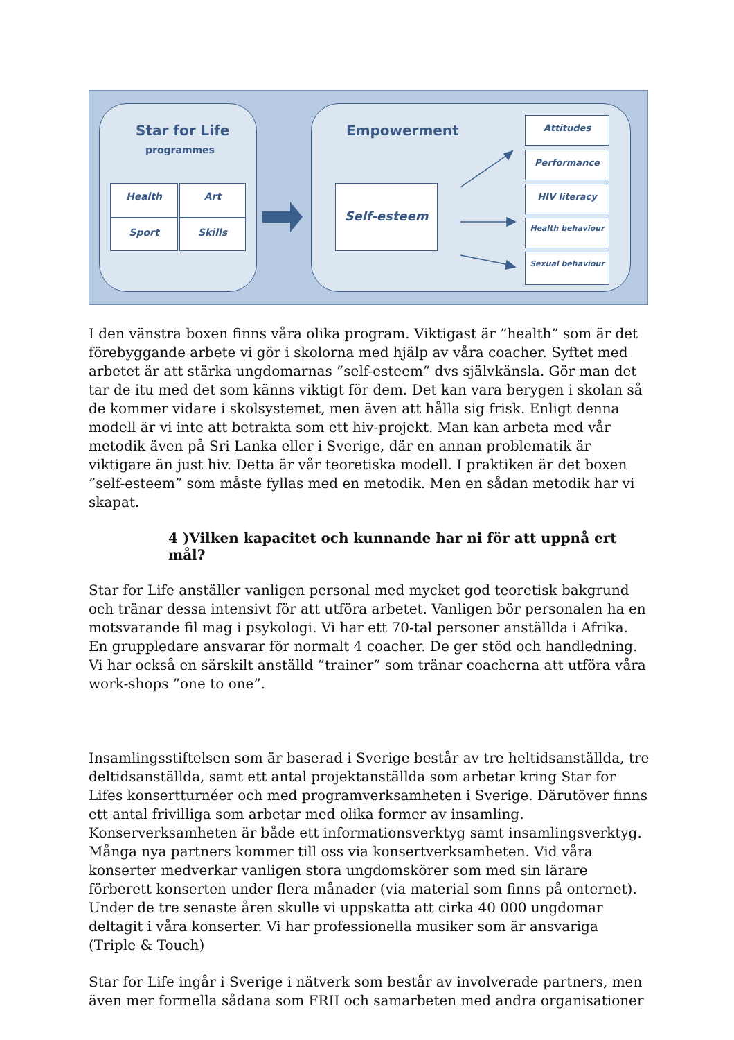Star for Life
programmes
Health Art
Sport Skills
Empowerment
Self-esteem
Attitudes
Performance
HIV literacy
Health behaviour
Sexual behaviour
I den vänstra boxen finns våra olika program. Viktigast är ”health” som är det förebyggande arbete vi gör i skolorna med hjälp av våra coacher. Syftet med arbetet är att stärka ungdomarnas ”self-esteem” dvs självkänsla. Gör man det tar de itu med det som känns viktigt för dem. Det kan vara berygen i skolan så de kommer vidare i skolsystemet, men även att hålla sig frisk. Enligt denna modell är vi inte att betrakta som ett hiv-projekt. Man kan arbeta med vår metodik även på Sri Lanka eller i Sverige, där en annan problematik är viktigare än just hiv. Detta är vår teoretiska modell. I praktiken är det boxen ”self-esteem” som måste fyllas med en metodik. Men en sådan metodik har vi skapat.
4 )Vilken kapacitet och kunnande har ni för att uppnå ert mål?
Star for Life anställer vanligen personal med mycket god teoretisk bakgrund och tränar dessa intensivt för att utföra arbetet. Vanligen bör personalen ha en motsvarande fil mag i psykologi. Vi har ett 70-tal personer anställda i Afrika. En gruppledare ansvarar för normalt 4 coacher. De ger stöd och handledning. Vi har också en särskilt anställd ”trainer” som tränar coacherna att utföra våra work-shops ”one to one”.
Insamlingsstiftelsen som är baserad i Sverige består av tre heltidsanställda, tre deltidsanställda, samt ett antal projektanställda som arbetar kring Star for Lifes konsertturnéer och med programverksamheten i Sverige. Därutöver finns ett antal frivilliga som arbetar med olika former av insamling. Konserverksamheten är både ett informationsverktyg samt insamlingsverktyg. Många nya partners kommer till oss via konsertverksamheten. Vid våra konserter medverkar vanligen stora ungdomskörer som med sin lärare förberett konserten under flera månader (via material som finns på onternet). Under de tre senaste åren skulle vi uppskatta att cirka 40 000 ungdomar deltagit i våra konserter. Vi har professionella musiker som är ansvariga (Triple & Touch)
Star for Life ingår i Sverige i nätverk som består av involverade partners, men även mer formella sådana som FRII och samarbeten med andra organisationer